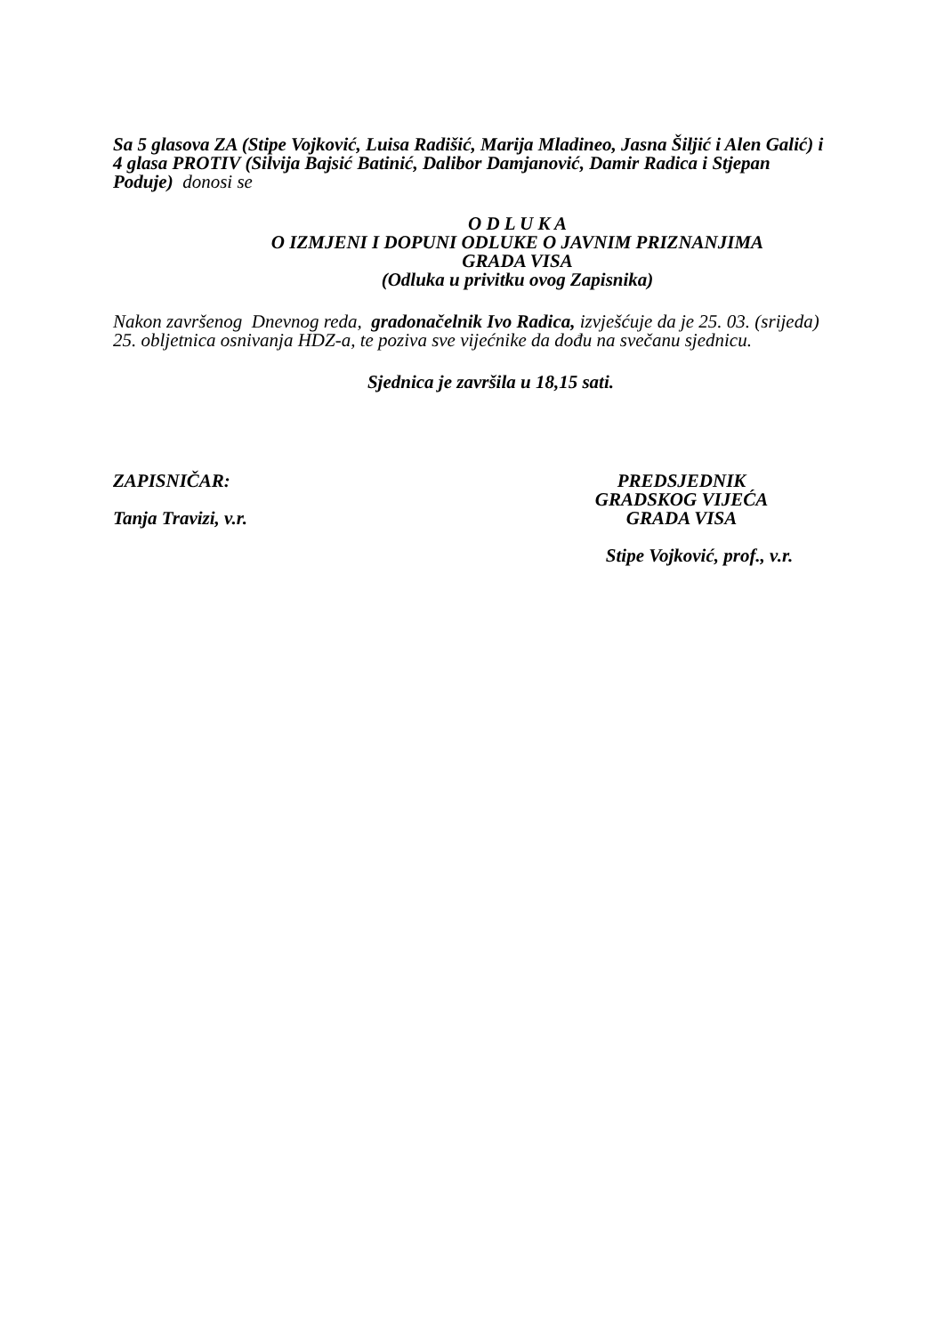Sa 5 glasova ZA (Stipe Vojković, Luisa Radišić, Marija Mladineo, Jasna Šiljić i Alen Galić) i 4 glasa PROTIV (Silvija Bajsić Batinić, Dalibor Damjanović, Damir Radica i Stjepan Poduje) donosi se
O D L U K A
O IZMJENI I DOPUNI ODLUKE O JAVNIM PRIZNANJIMA
GRADA VISA
(Odluka u privitku ovog Zapisnika)
Nakon završenog Dnevnog reda, gradonačelnik Ivo Radica, izvješćuje da je 25. 03. (srijeda) 25. obljetnica osnivanja HDZ-a, te poziva sve vijećnike da dođu na svečanu sjednicu.
Sjednica je završila u 18,15 sati.
ZAPISNIČAR:
Tanja Travizi, v.r.
PREDSJEDNIK
GRADSKOG VIJEĆA
GRADA VISA
Stipe Vojković, prof., v.r.